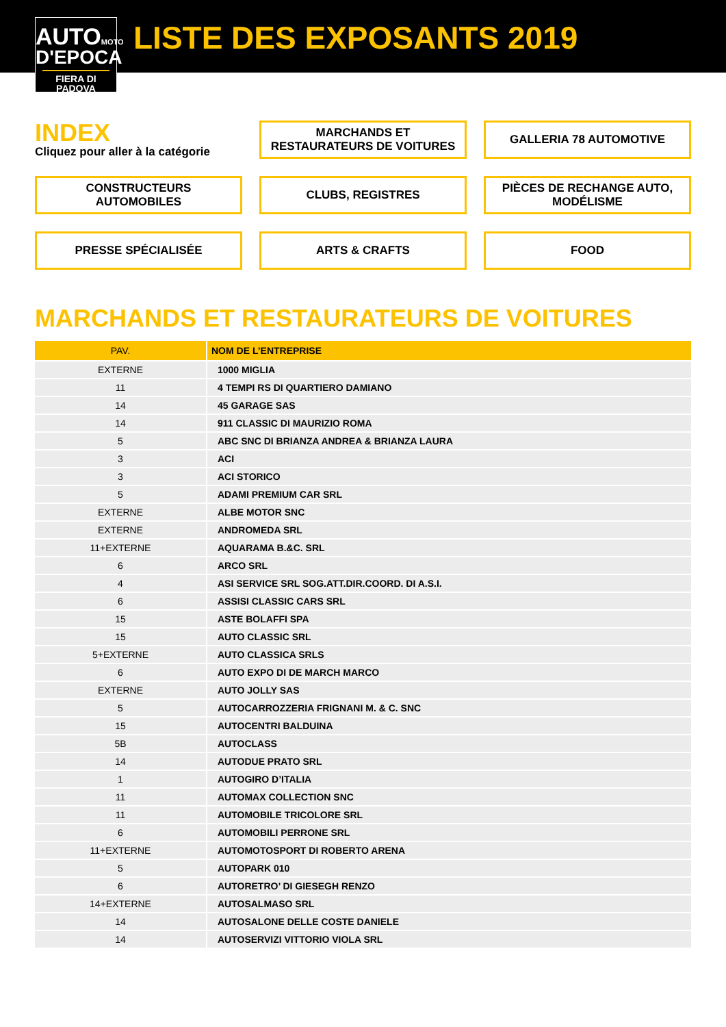AUTOMOTO
D'EPOCA
FIERA DI PADOVA
LISTE DES EXPOSANTS 2019
INDEX
Cliquez pour aller à la catégorie
MARCHANDS ET
RESTAURATEURS DE VOITURES
GALLERIA 78 AUTOMOTIVE
CONSTRUCTEURS
AUTOMOBILES
CLUBS, REGISTRES
PIÈCES DE RECHANGE AUTO,
MODÉLISME
PRESSE SPÉCIALISÉE
ARTS & CRAFTS
FOOD
MARCHANDS ET RESTAURATEURS DE VOITURES
| PAV. | NOM DE L’ENTREPRISE |
| --- | --- |
| EXTERNE | 1000 MIGLIA |
| 11 | 4 TEMPI RS DI QUARTIERO DAMIANO |
| 14 | 45 GARAGE SAS |
| 14 | 911 CLASSIC DI MAURIZIO ROMA |
| 5 | ABC SNC DI BRIANZA ANDREA & BRIANZA LAURA |
| 3 | ACI |
| 3 | ACI STORICO |
| 5 | ADAMI PREMIUM CAR SRL |
| EXTERNE | ALBE MOTOR SNC |
| EXTERNE | ANDROMEDA SRL |
| 11+EXTERNE | AQUARAMA B.&C. SRL |
| 6 | ARCO SRL |
| 4 | ASI SERVICE SRL SOG.ATT.DIR.COORD. DI A.S.I. |
| 6 | ASSISI CLASSIC CARS SRL |
| 15 | ASTE BOLAFFI SPA |
| 15 | AUTO CLASSIC SRL |
| 5+EXTERNE | AUTO CLASSICA SRLS |
| 6 | AUTO EXPO DI DE MARCH MARCO |
| EXTERNE | AUTO JOLLY SAS |
| 5 | AUTOCARROZZERIA FRIGNANI M. & C. SNC |
| 15 | AUTOCENTRI BALDUINA |
| 5B | AUTOCLASS |
| 14 | AUTODUE PRATO SRL |
| 1 | AUTOGIRO D’ITALIA |
| 11 | AUTOMAX COLLECTION SNC |
| 11 | AUTOMOBILE TRICOLORE SRL |
| 6 | AUTOMOBILI PERRONE SRL |
| 11+EXTERNE | AUTOMOTOSPORT DI ROBERTO ARENA |
| 5 | AUTOPARK 010 |
| 6 | AUTORETRO’ DI GIESEGH RENZO |
| 14+EXTERNE | AUTOSALMASO SRL |
| 14 | AUTOSALONE DELLE COSTE DANIELE |
| 14 | AUTOSERVIZI VITTORIO VIOLA SRL |